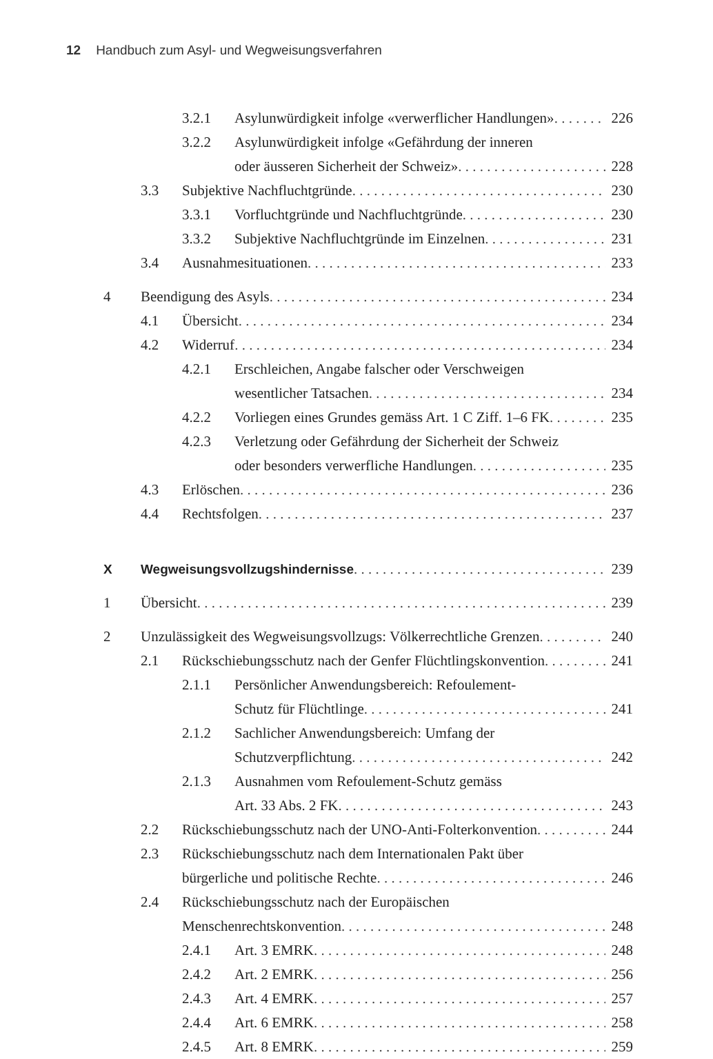12 Handbuch zum Asyl- und Wegweisungsverfahren
3.2.1 Asylunwürdigkeit infolge «verwerflicher Handlungen» 226
3.2.2 Asylunwürdigkeit infolge «Gefährdung der inneren
oder äusseren Sicherheit der Schweiz» 228
3.3 Subjektive Nachfluchtgründe 230
3.3.1 Vorfluchtgründe und Nachfluchtgründe 230
3.3.2 Subjektive Nachfluchtgründe im Einzelnen 231
3.4 Ausnahmesituationen 233
4 Beendigung des Asyls 234
4.1 Übersicht 234
4.2 Widerruf 234
4.2.1 Erschleichen, Angabe falscher oder Verschweigen
wesentlicher Tatsachen 234
4.2.2 Vorliegen eines Grundes gemäss Art. 1 C Ziff. 1–6 FK 235
4.2.3 Verletzung oder Gefährdung der Sicherheit der Schweiz
oder besonders verwerfliche Handlungen 235
4.3 Erlöschen 236
4.4 Rechtsfolgen 237
X Wegweisungsvollzugshindernisse 239
1 Übersicht 239
2 Unzulässigkeit des Wegweisungsvollzugs: Völkerrechtliche Grenzen 240
2.1 Rückschiebungsschutz nach der Genfer Flüchtlingskonvention 241
2.1.1 Persönlicher Anwendungsbereich: Refoulement-
Schutz für Flüchtlinge 241
2.1.2 Sachlicher Anwendungsbereich: Umfang der
Schutzverpflichtung 242
2.1.3 Ausnahmen vom Refoulement-Schutz gemäss
Art. 33 Abs. 2 FK 243
2.2 Rückschiebungsschutz nach der UNO-Anti-Folterkonvention 244
2.3 Rückschiebungsschutz nach dem Internationalen Pakt über
bürgerliche und politische Rechte 246
2.4 Rückschiebungsschutz nach der Europäischen
Menschenrechtskonvention 248
2.4.1 Art. 3 EMRK 248
2.4.2 Art. 2 EMRK 256
2.4.3 Art. 4 EMRK 257
2.4.4 Art. 6 EMRK 258
2.4.5 Art. 8 EMRK 259